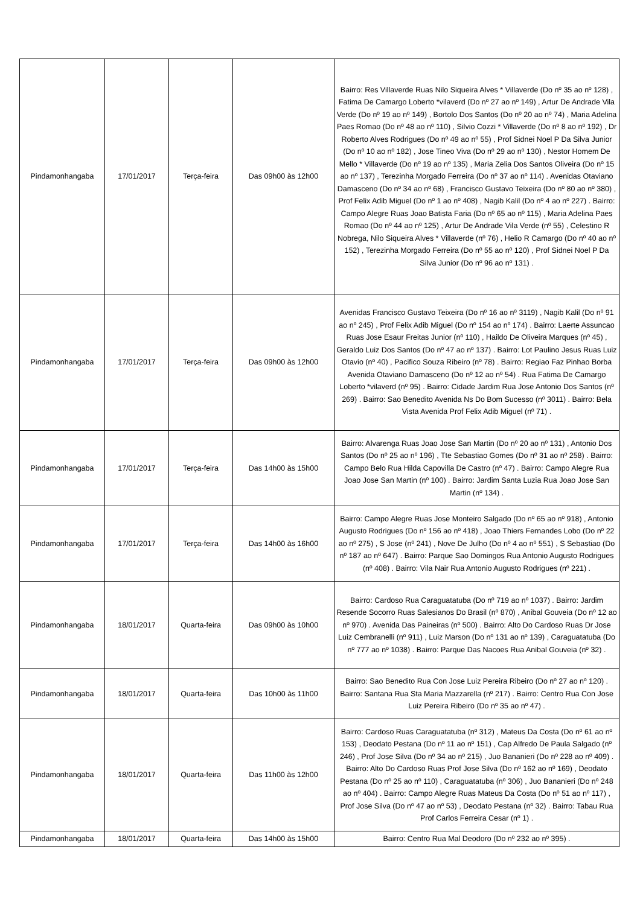| Pindamonhangaba | 17/01/2017 | Terça-feira | Das 09h00 às 12h00 | Bairro: Res Villaverde Ruas Nilo Siqueira Alves * Villaverde (Do nº 35 ao nº 128) , Fatima De Camargo Loberto *vilaverd (Do nº 27 ao nº 149) , Artur De Andrade Vila Verde (Do nº 19 ao nº 149) , Bortolo Dos Santos (Do nº 20 ao nº 74) , Maria Adelina Paes Romao (Do nº 48 ao nº 110) , Silvio Cozzi * Villaverde (Do nº 8 ao nº 192) , Dr Roberto Alves Rodrigues (Do nº 49 ao nº 55) , Prof Sidnei Noel P Da Silva Junior (Do nº 10 ao nº 182) , Jose Tineo Viva (Do nº 29 ao nº 130) , Nestor Homem De Mello * Villaverde (Do nº 19 ao nº 135) , Maria Zelia Dos Santos Oliveira (Do nº 15 ao nº 137) , Terezinha Morgado Ferreira (Do nº 37 ao nº 114) . Avenidas Otaviano Damasceno (Do nº 34 ao nº 68) , Francisco Gustavo Teixeira (Do nº 80 ao nº 380) , Prof Felix Adib Miguel (Do nº 1 ao nº 408) , Nagib Kalil (Do nº 4 ao nº 227) . Bairro: Campo Alegre Ruas Joao Batista Faria (Do nº 65 ao nº 115) , Maria Adelina Paes Romao (Do nº 44 ao nº 125) , Artur De Andrade Vila Verde (nº 55) , Celestino R Nobrega, Nilo Siqueira Alves * Villaverde (nº 76) , Helio R Camargo (Do nº 40 ao nº 152) , Terezinha Morgado Ferreira (Do nº 55 ao nº 120) , Prof Sidnei Noel P Da Silva Junior (Do nº 96 ao nº 131) . |
| Pindamonhangaba | 17/01/2017 | Terça-feira | Das 09h00 às 12h00 | Avenidas Francisco Gustavo Teixeira (Do nº 16 ao nº 3119) , Nagib Kalil (Do nº 91 ao nº 245) , Prof Felix Adib Miguel (Do nº 154 ao nº 174) . Bairro: Laerte Assuncao Ruas Jose Esaur Freitas Junior (nº 110) , Haildo De Oliveira Marques (nº 45) , Geraldo Luiz Dos Santos (Do nº 47 ao nº 137) . Bairro: Lot Paulino Jesus Ruas Luiz Otavio (nº 40) , Pacifico Souza Ribeiro (nº 78) . Bairro: Regiao Faz Pinhao Borba Avenida Otaviano Damasceno (Do nº 12 ao nº 54) . Rua Fatima De Camargo Loberto *vilaverd (nº 95) . Bairro: Cidade Jardim Rua Jose Antonio Dos Santos (nº 269) . Bairro: Sao Benedito Avenida Ns Do Bom Sucesso (nº 3011) . Bairro: Bela Vista Avenida Prof Felix Adib Miguel (nº 71) . |
| Pindamonhangaba | 17/01/2017 | Terça-feira | Das 14h00 às 15h00 | Bairro: Alvarenga Ruas Joao Jose San Martin (Do nº 20 ao nº 131) , Antonio Dos Santos (Do nº 25 ao nº 196) , Tte Sebastiao Gomes (Do nº 31 ao nº 258) . Bairro: Campo Belo Rua Hilda Capovilla De Castro (nº 47) . Bairro: Campo Alegre Rua Joao Jose San Martin (nº 100) . Bairro: Jardim Santa Luzia Rua Joao Jose San Martin (nº 134) . |
| Pindamonhangaba | 17/01/2017 | Terça-feira | Das 14h00 às 16h00 | Bairro: Campo Alegre Ruas Jose Monteiro Salgado (Do nº 65 ao nº 918) , Antonio Augusto Rodrigues (Do nº 156 ao nº 418) , Joao Thiers Fernandes Lobo (Do nº 22 ao nº 275) , S Jose (nº 241) , Nove De Julho (Do nº 4 ao nº 551) , S Sebastiao (Do nº 187 ao nº 647) . Bairro: Parque Sao Domingos Rua Antonio Augusto Rodrigues (nº 408) . Bairro: Vila Nair Rua Antonio Augusto Rodrigues (nº 221) . |
| Pindamonhangaba | 18/01/2017 | Quarta-feira | Das 09h00 às 10h00 | Bairro: Cardoso Rua Caraguatatuba (Do nº 719 ao nº 1037) . Bairro: Jardim Resende Socorro Ruas Salesianos Do Brasil (nº 870) , Anibal Gouveia (Do nº 12 ao nº 970) . Avenida Das Paineiras (nº 500) . Bairro: Alto Do Cardoso Ruas Dr Jose Luiz Cembranelli (nº 911) , Luiz Marson (Do nº 131 ao nº 139) , Caraguatatuba (Do nº 777 ao nº 1038) . Bairro: Parque Das Nacoes Rua Anibal Gouveia (nº 32) . |
| Pindamonhangaba | 18/01/2017 | Quarta-feira | Das 10h00 às 11h00 | Bairro: Sao Benedito Rua Con Jose Luiz Pereira Ribeiro (Do nº 27 ao nº 120) . Bairro: Santana Rua Sta Maria Mazzarella (nº 217) . Bairro: Centro Rua Con Jose Luiz Pereira Ribeiro (Do nº 35 ao nº 47) . |
| Pindamonhangaba | 18/01/2017 | Quarta-feira | Das 11h00 às 12h00 | Bairro: Cardoso Ruas Caraguatatuba (nº 312) , Mateus Da Costa (Do nº 61 ao nº 153) , Deodato Pestana (Do nº 11 ao nº 151) , Cap Alfredo De Paula Salgado (nº 246) , Prof Jose Silva (Do nº 34 ao nº 215) , Juo Bananieri (Do nº 228 ao nº 409) . Bairro: Alto Do Cardoso Ruas Prof Jose Silva (Do nº 162 ao nº 169) , Deodato Pestana (Do nº 25 ao nº 110) , Caraguatatuba (nº 306) , Juo Bananieri (Do nº 248 ao nº 404) . Bairro: Campo Alegre Ruas Mateus Da Costa (Do nº 51 ao nº 117) , Prof Jose Silva (Do nº 47 ao nº 53) , Deodato Pestana (nº 32) . Bairro: Tabau Rua Prof Carlos Ferreira Cesar (nº 1) . |
| Pindamonhangaba | 18/01/2017 | Quarta-feira | Das 14h00 às 15h00 | Bairro: Centro Rua Mal Deodoro (Do nº 232 ao nº 395) . |